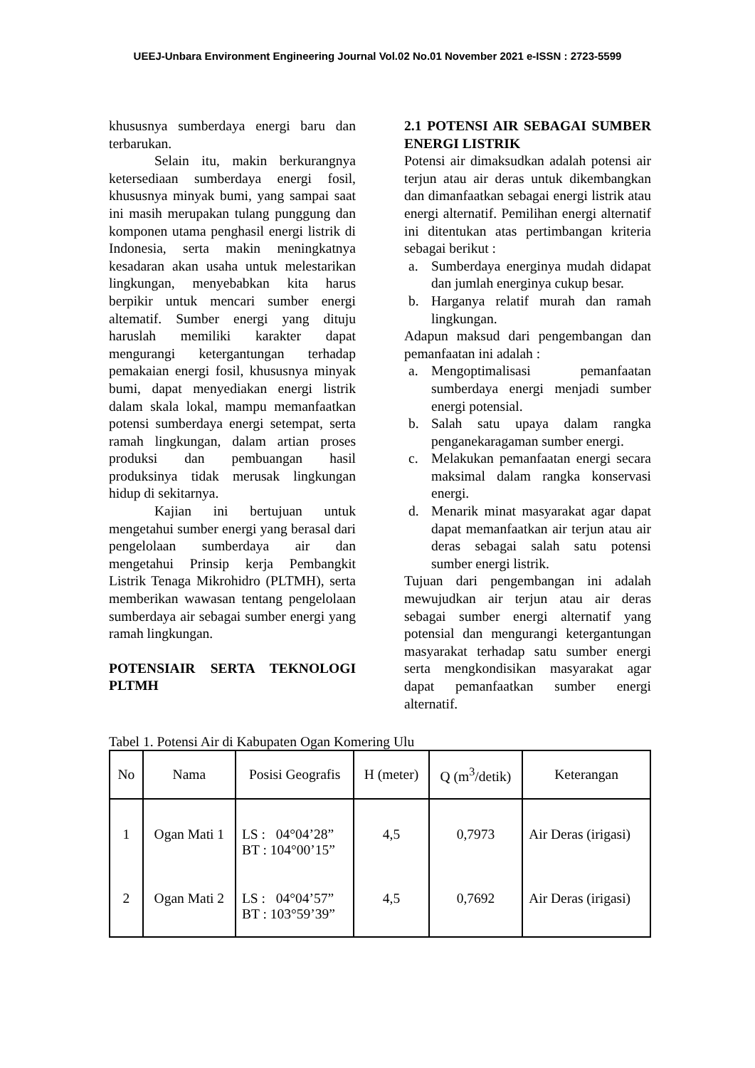UEEJ-Unbara Environment Engineering Journal Vol.02 No.01 November 2021 e-ISSN : 2723-5599
khususnya sumberdaya energi baru dan terbarukan.
Selain itu, makin berkurangnya ketersediaan sumberdaya energi fosil, khususnya minyak bumi, yang sampai saat ini masih merupakan tulang punggung dan komponen utama penghasil energi listrik di Indonesia, serta makin meningkatnya kesadaran akan usaha untuk melestarikan lingkungan, menyebabkan kita harus berpikir untuk mencari sumber energi altematif. Sumber energi yang dituju haruslah memiliki karakter dapat mengurangi ketergantungan terhadap pemakaian energi fosil, khususnya minyak bumi, dapat menyediakan energi listrik dalam skala lokal, mampu memanfaatkan potensi sumberdaya energi setempat, serta ramah lingkungan, dalam artian proses produksi dan pembuangan hasil produksinya tidak merusak lingkungan hidup di sekitarnya.
Kajian ini bertujuan untuk mengetahui sumber energi yang berasal dari pengelolaan sumberdaya air dan mengetahui Prinsip kerja Pembangkit Listrik Tenaga Mikrohidro (PLTMH), serta memberikan wawasan tentang pengelolaan sumberdaya air sebagai sumber energi yang ramah lingkungan.
POTENSIAIR SERTA TEKNOLOGI PLTMH
2.1 POTENSI AIR SEBAGAI SUMBER ENERGI LISTRIK
Potensi air dimaksudkan adalah potensi air terjun atau air deras untuk dikembangkan dan dimanfaatkan sebagai energi listrik atau energi alternatif. Pemilihan energi alternatif ini ditentukan atas pertimbangan kriteria sebagai berikut :
a. Sumberdaya energinya mudah didapat dan jumlah energinya cukup besar.
b. Harganya relatif murah dan ramah lingkungan.
Adapun maksud dari pengembangan dan pemanfaatan ini adalah :
a. Mengoptimalisasi pemanfaatan sumberdaya energi menjadi sumber energi potensial.
b. Salah satu upaya dalam rangka penganekaragaman sumber energi.
c. Melakukan pemanfaatan energi secara maksimal dalam rangka konservasi energi.
d. Menarik minat masyarakat agar dapat dapat memanfaatkan air terjun atau air deras sebagai salah satu potensi sumber energi listrik.
Tujuan dari pengembangan ini adalah mewujudkan air terjun atau air deras sebagai sumber energi alternatif yang potensial dan mengurangi ketergantungan masyarakat terhadap satu sumber energi serta mengkondisikan masyarakat agar dapat pemanfaatkan sumber energi alternatif.
Tabel 1. Potensi Air di Kabupaten Ogan Komering Ulu
| No | Nama | Posisi Geografis | H (meter) | Q (m<sup>3</sup>/detik) | Keterangan |
| --- | --- | --- | --- | --- | --- |
| 1 | Ogan Mati 1 | LS : 04°04’28” BT : 104°00’15” | 4,5 | 0,7973 | Air Deras (irigasi) |
| 2 | Ogan Mati 2 | LS : 04°04’57” BT : 103°59’39” | 4,5 | 0,7692 | Air Deras (irigasi) |